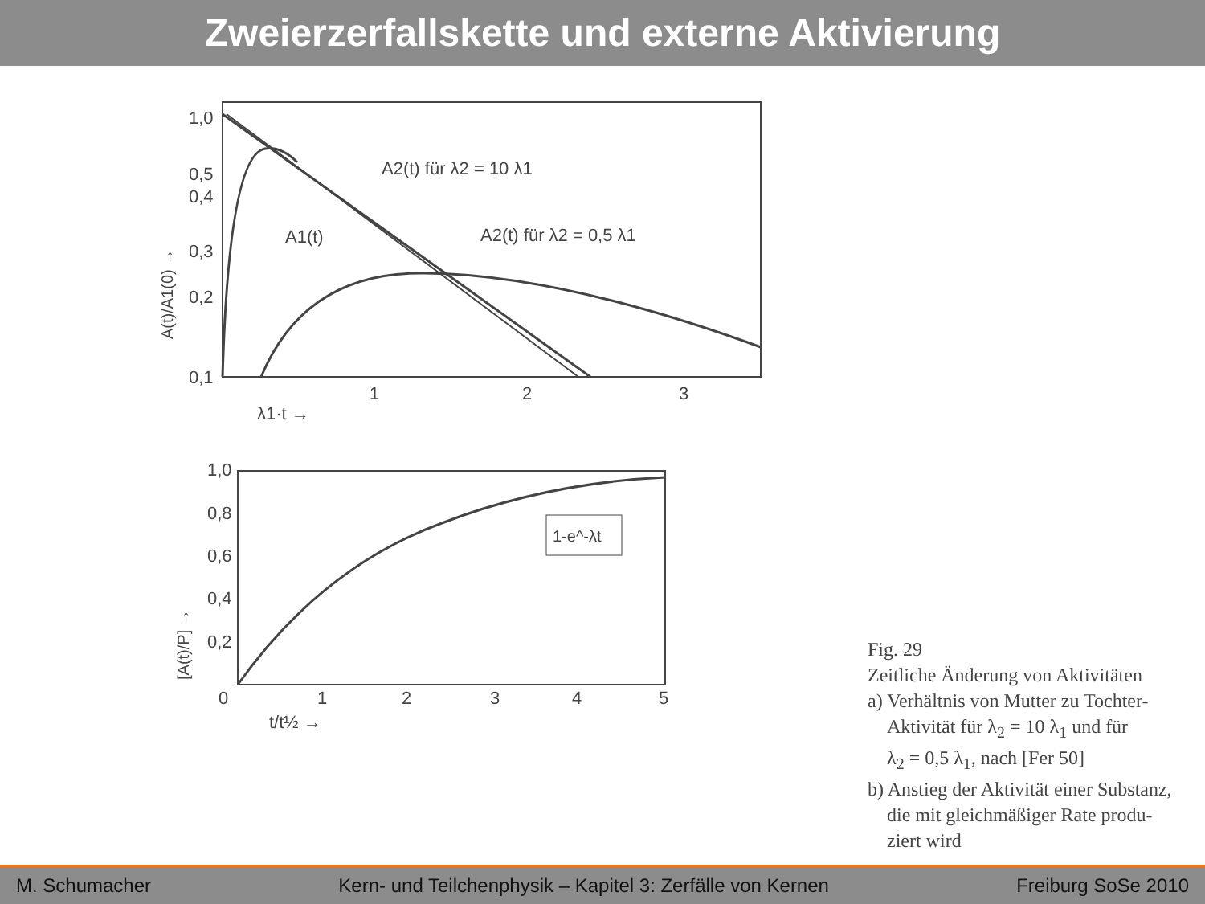Zweierzerfallskette und externe Aktivierung
1,0
0,5
0,4
0,3
0,2
0,1
1
2
3
A2(t) für λ2 = 10 λ1
A1(t)
A2(t) für λ2 = 0,5 λ1
λ1·t →
A(t)/A1(0) →
1,0
0,8
0,6
0,4
0,2
0
1
2
3
4
5
1-e^-λt
t/t½ →
[A(t)/P] →
Fig. 29
Zeitliche Änderung von Aktivitäten
a) Verhältnis von Mutter zu Tochter-
Aktivität für λ<sub>2</sub> = 10 λ<sub>1</sub> und für
λ<sub>2</sub> = 0,5 λ<sub>1</sub>, nach [Fer 50]
b) Anstieg der Aktivität einer Substanz,
die mit gleichmäßiger Rate produ-
ziert wird
M. Schumacher Kern- und Teilchenphysik – Kapitel 3: Zerfälle von Kernen Freiburg SoSe 2010